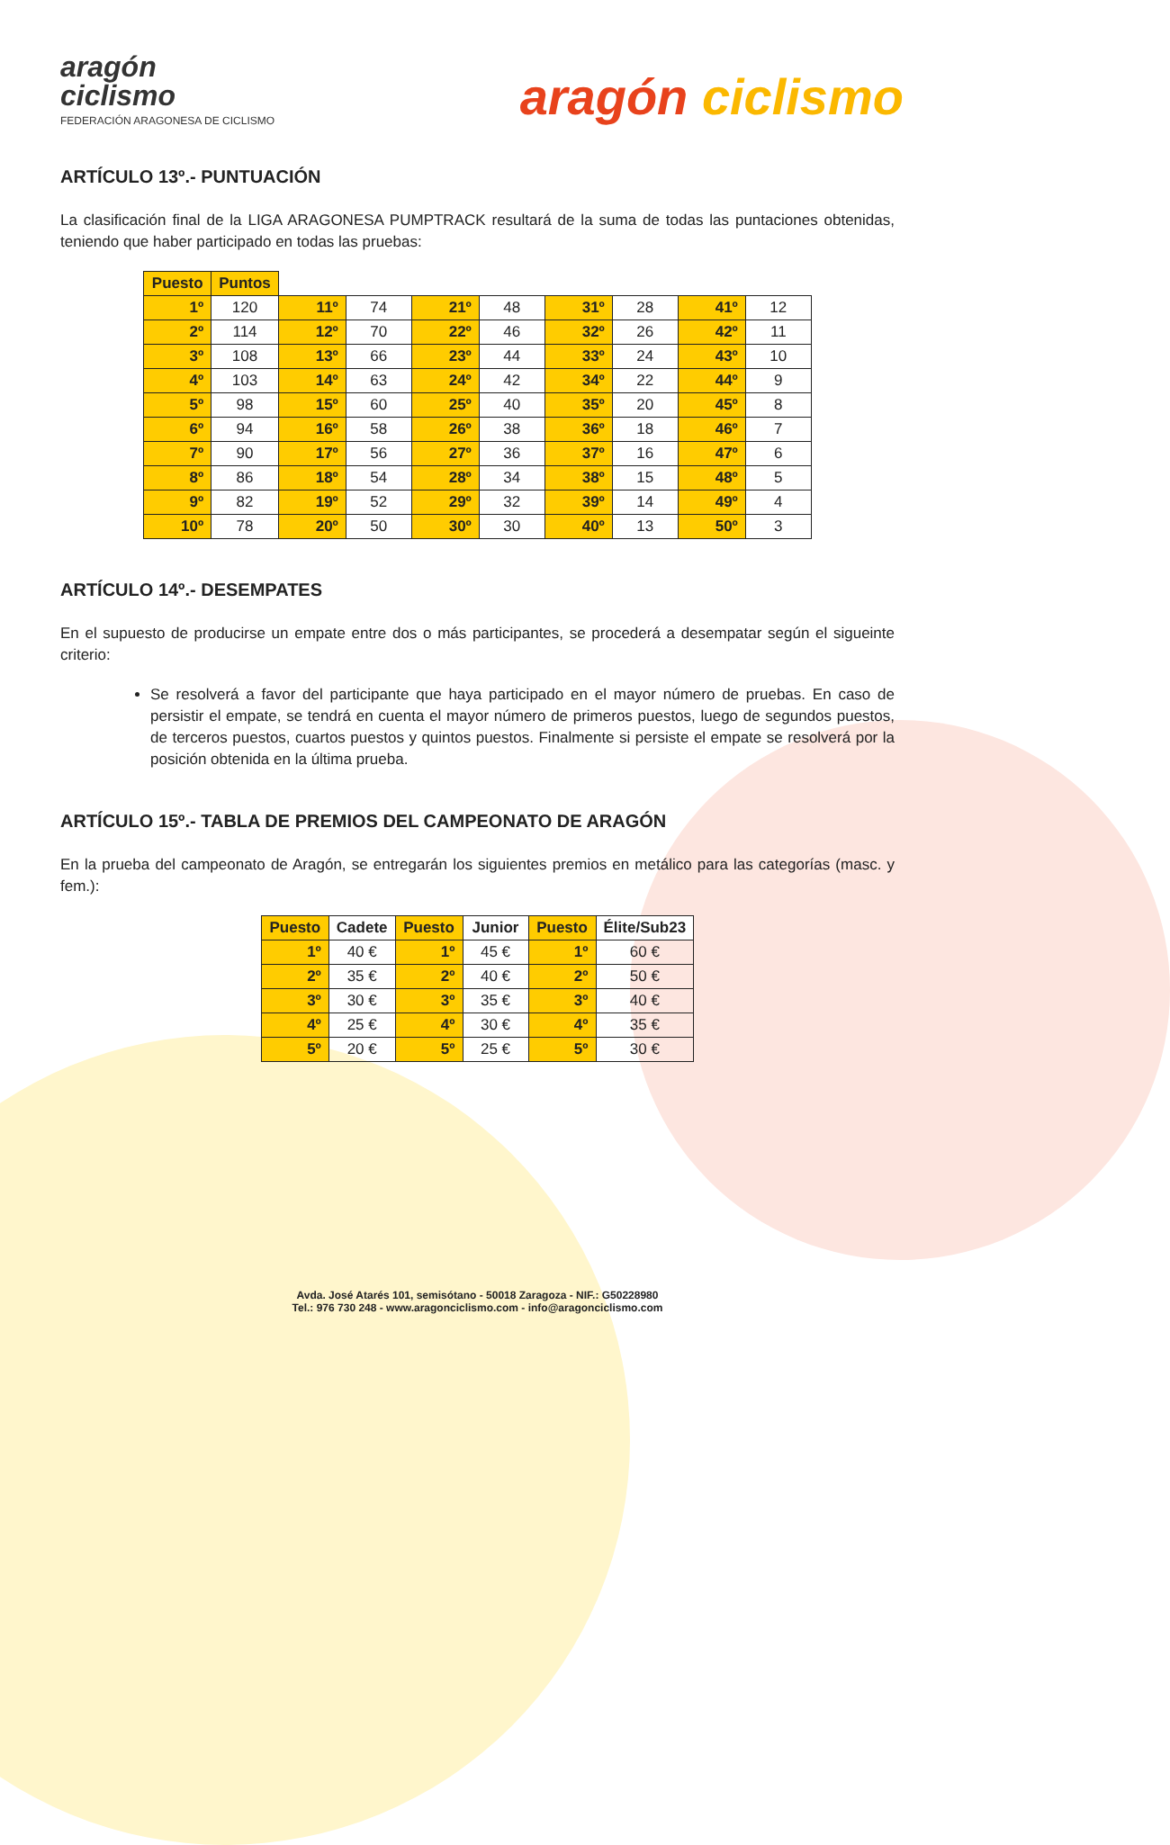aragón
ciclismo
FEDERACIÓN ARAGONESA DE CICLISMO
aragón ciclismo
ARTÍCULO 13º.- PUNTUACIÓN
La clasificación final de la LIGA ARAGONESA PUMPTRACK resultará de la suma de todas las puntaciones obtenidas, teniendo que haber participado en todas las pruebas:
| Puesto | Puntos | | | | | | | | |
| --- | --- | --- | --- | --- | --- | --- | --- | --- | --- |
| 1º | 120 | 11º | 74 | 21º | 48 | 31º | 28 | 41º | 12 |
| 2º | 114 | 12º | 70 | 22º | 46 | 32º | 26 | 42º | 11 |
| 3º | 108 | 13º | 66 | 23º | 44 | 33º | 24 | 43º | 10 |
| 4º | 103 | 14º | 63 | 24º | 42 | 34º | 22 | 44º | 9 |
| 5º | 98 | 15º | 60 | 25º | 40 | 35º | 20 | 45º | 8 |
| 6º | 94 | 16º | 58 | 26º | 38 | 36º | 18 | 46º | 7 |
| 7º | 90 | 17º | 56 | 27º | 36 | 37º | 16 | 47º | 6 |
| 8º | 86 | 18º | 54 | 28º | 34 | 38º | 15 | 48º | 5 |
| 9º | 82 | 19º | 52 | 29º | 32 | 39º | 14 | 49º | 4 |
| 10º | 78 | 20º | 50 | 30º | 30 | 40º | 13 | 50º | 3 |
ARTÍCULO 14º.- DESEMPATES
En el supuesto de producirse un empate entre dos o más participantes, se procederá a desempatar según el sigueinte criterio:
Se resolverá a favor del participante que haya participado en el mayor número de pruebas. En caso de persistir el empate, se tendrá en cuenta el mayor número de primeros puestos, luego de segundos puestos, de terceros puestos, cuartos puestos y quintos puestos. Finalmente si persiste el empate se resolverá por la posición obtenida en la última prueba.
ARTÍCULO 15º.- TABLA DE PREMIOS DEL CAMPEONATO DE ARAGÓN
En la prueba del campeonato de Aragón, se entregarán los siguientes premios en metálico para las categorías (masc. y fem.):
| Puesto | Cadete | Puesto | Junior | Puesto | Élite/Sub23 |
| --- | --- | --- | --- | --- | --- |
| 1º | 40 € | 1º | 45 € | 1º | 60 € |
| 2º | 35 € | 2º | 40 € | 2º | 50 € |
| 3º | 30 € | 3º | 35 € | 3º | 40 € |
| 4º | 25 € | 4º | 30 € | 4º | 35 € |
| 5º | 20 € | 5º | 25 € | 5º | 30 € |
Avda. José Atarés 101, semisótano - 50018 Zaragoza - NIF.: G50228980
Tel.: 976 730 248 - www.aragonciclismo.com - info@aragonciclismo.com